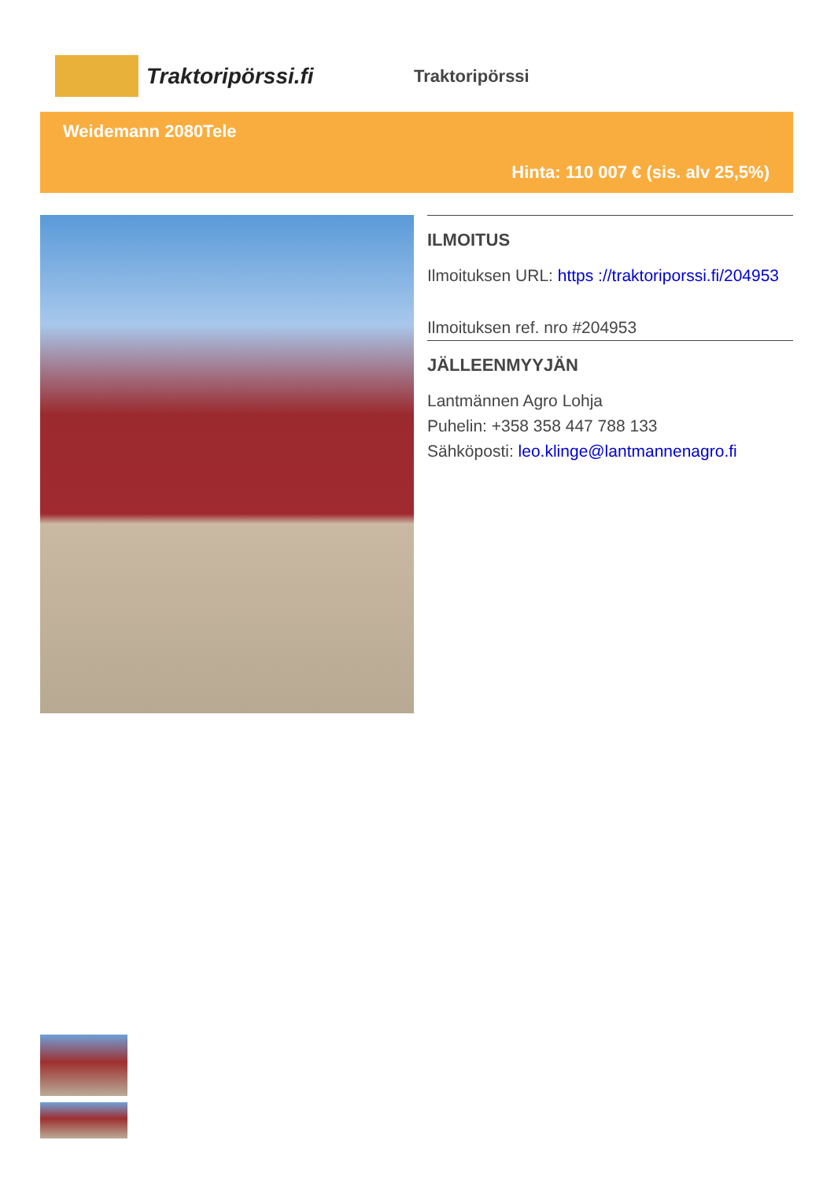Traktoripörssi.fi
Traktoripörssi
Weidemann 2080Tele
Hinta: 110 007 € (sis. alv 25,5%)
ILMOITUS
Ilmoituksen URL: https ://traktoriporssi.fi/204953
Ilmoituksen ref. nro #204953
JÄLLEENMYYJÄN
Lantmännen Agro Lohja
Puhelin: +358 358 447 788 133
Sähköposti: leo.klinge@lantmannenagro.fi